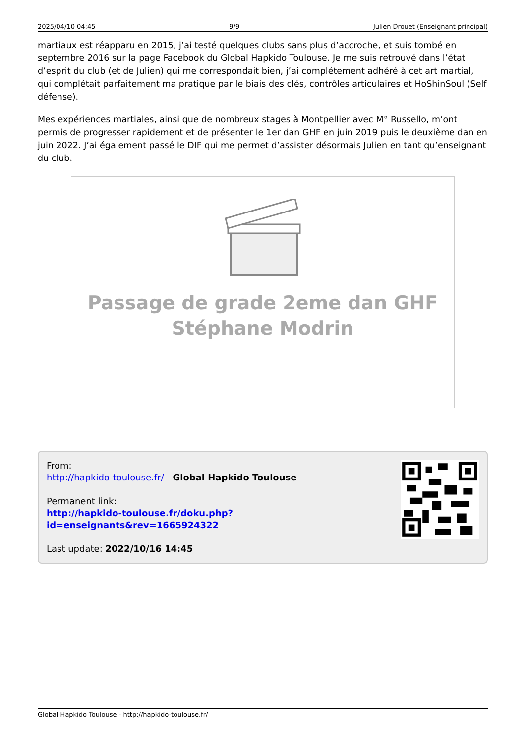2025/04/10 04:45 9/9 Julien Drouet (Enseignant principal)
martiaux est réapparu en 2015, j’ai testé quelques clubs sans plus d’accroche, et suis tombé en septembre 2016 sur la page Facebook du Global Hapkido Toulouse. Je me suis retrouvé dans l’état d’esprit du club (et de Julien) qui me correspondait bien, j’ai complétement adhéré à cet art martial, qui complétait parfaitement ma pratique par le biais des clés, contrôles articulaires et HoShinSoul (Self défense).
Mes expériences martiales, ainsi que de nombreux stages à Montpellier avec M° Russello, m’ont permis de progresser rapidement et de présenter le 1er dan GHF en juin 2019 puis le deuxième dan en juin 2022. J’ai également passé le DIF qui me permet d’assister désormais Julien en tant qu’enseignant du club.
Passage de grade 2eme dan GHF
Stéphane Modrin
From:
http://hapkido-toulouse.fr/ - Global Hapkido Toulouse
Permanent link:
http://hapkido-toulouse.fr/doku.php?id=enseignants&rev=1665924322
Last update: 2022/10/16 14:45
Global Hapkido Toulouse - http://hapkido-toulouse.fr/